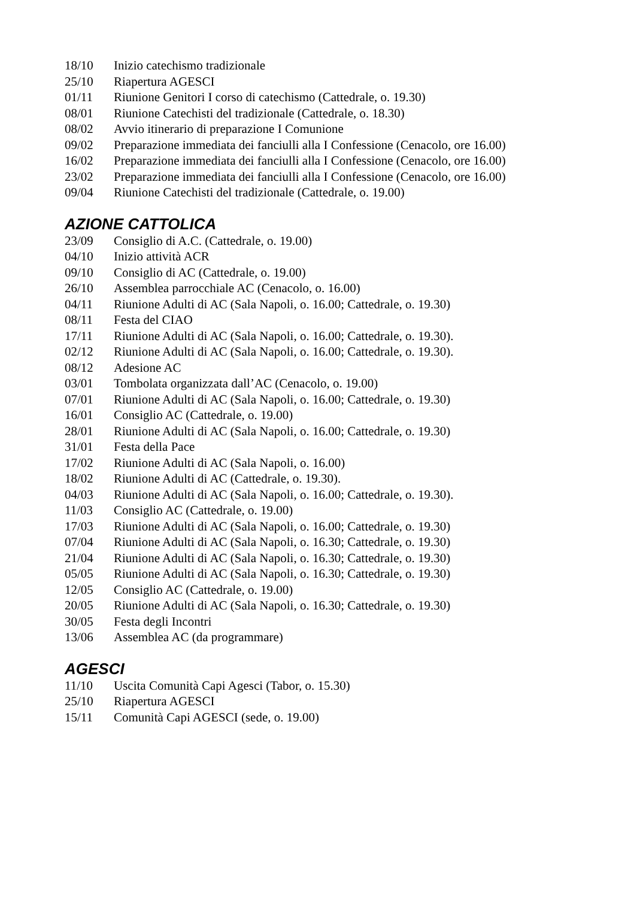18/10 Inizio catechismo tradizionale
25/10 Riapertura AGESCI
01/11 Riunione Genitori I corso di catechismo (Cattedrale, o. 19.30)
08/01 Riunione Catechisti del tradizionale (Cattedrale, o. 18.30)
08/02 Avvio itinerario di preparazione I Comunione
09/02 Preparazione immediata dei fanciulli alla I Confessione (Cenacolo, ore 16.00)
16/02 Preparazione immediata dei fanciulli alla I Confessione (Cenacolo, ore 16.00)
23/02 Preparazione immediata dei fanciulli alla I Confessione (Cenacolo, ore 16.00)
09/04 Riunione Catechisti del tradizionale (Cattedrale, o. 19.00)
AZIONE CATTOLICA
23/09 Consiglio di A.C. (Cattedrale, o. 19.00)
04/10 Inizio attività ACR
09/10 Consiglio di AC (Cattedrale, o. 19.00)
26/10 Assemblea parrocchiale AC (Cenacolo, o. 16.00)
04/11 Riunione Adulti di AC (Sala Napoli, o. 16.00; Cattedrale, o. 19.30)
08/11 Festa del CIAO
17/11 Riunione Adulti di AC (Sala Napoli, o. 16.00; Cattedrale, o. 19.30).
02/12 Riunione Adulti di AC (Sala Napoli, o. 16.00; Cattedrale, o. 19.30).
08/12 Adesione AC
03/01 Tombolata organizzata dall’AC (Cenacolo, o. 19.00)
07/01 Riunione Adulti di AC (Sala Napoli, o. 16.00; Cattedrale, o. 19.30)
16/01 Consiglio AC (Cattedrale, o. 19.00)
28/01 Riunione Adulti di AC (Sala Napoli, o. 16.00; Cattedrale, o. 19.30)
31/01 Festa della Pace
17/02 Riunione Adulti di AC (Sala Napoli, o. 16.00)
18/02 Riunione Adulti di AC (Cattedrale, o. 19.30).
04/03 Riunione Adulti di AC (Sala Napoli, o. 16.00; Cattedrale, o. 19.30).
11/03 Consiglio AC (Cattedrale, o. 19.00)
17/03 Riunione Adulti di AC (Sala Napoli, o. 16.00; Cattedrale, o. 19.30)
07/04 Riunione Adulti di AC (Sala Napoli, o. 16.30; Cattedrale, o. 19.30)
21/04 Riunione Adulti di AC (Sala Napoli, o. 16.30; Cattedrale, o. 19.30)
05/05 Riunione Adulti di AC (Sala Napoli, o. 16.30; Cattedrale, o. 19.30)
12/05 Consiglio AC (Cattedrale, o. 19.00)
20/05 Riunione Adulti di AC (Sala Napoli, o. 16.30; Cattedrale, o. 19.30)
30/05 Festa degli Incontri
13/06 Assemblea AC (da programmare)
AGESCI
11/10 Uscita Comunità Capi Agesci (Tabor, o. 15.30)
25/10 Riapertura AGESCI
15/11 Comunità Capi AGESCI (sede, o. 19.00)